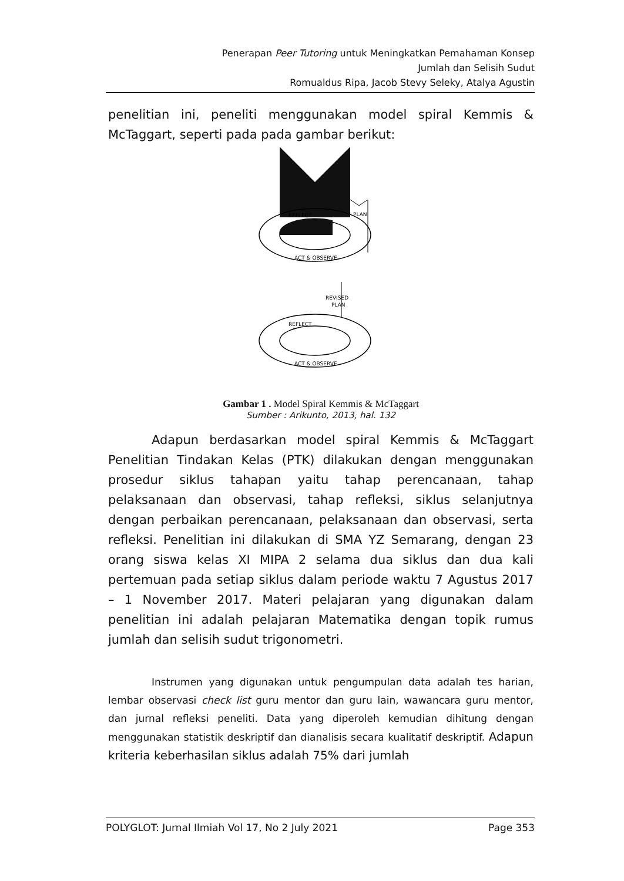Penerapan Peer Tutoring untuk Meningkatkan Pemahaman Konsep
Jumlah dan Selisih Sudut
Romualdus Ripa, Jacob Stevy Seleky, Atalya Agustin
penelitian ini, peneliti menggunakan model spiral Kemmis & McTaggart, seperti pada pada gambar berikut:
REFLECT
PLAN
ACT & OBSERVE
REVISED
PLAN
REFLECT
ACT & OBSERVE
Gambar 1 . Model Spiral Kemmis & McTaggart
Sumber : Arikunto, 2013, hal. 132
Adapun berdasarkan model spiral Kemmis & McTaggart Penelitian Tindakan Kelas (PTK) dilakukan dengan menggunakan prosedur siklus tahapan yaitu tahap perencanaan, tahap pelaksanaan dan observasi, tahap refleksi, siklus selanjutnya dengan perbaikan perencanaan, pelaksanaan dan observasi, serta refleksi. Penelitian ini dilakukan di SMA YZ Semarang, dengan 23 orang siswa kelas XI MIPA 2 selama dua siklus dan dua kali pertemuan pada setiap siklus dalam periode waktu 7 Agustus 2017 – 1 November 2017. Materi pelajaran yang digunakan dalam penelitian ini adalah pelajaran Matematika dengan topik rumus jumlah dan selisih sudut trigonometri.
Instrumen yang digunakan untuk pengumpulan data adalah tes harian, lembar observasi check list guru mentor dan guru lain, wawancara guru mentor, dan jurnal refleksi peneliti. Data yang diperoleh kemudian dihitung dengan menggunakan statistik deskriptif dan dianalisis secara kualitatif deskriptif. Adapun kriteria keberhasilan siklus adalah 75% dari jumlah
POLYGLOT: Jurnal Ilmiah Vol 17, No 2 July 2021 Page 353